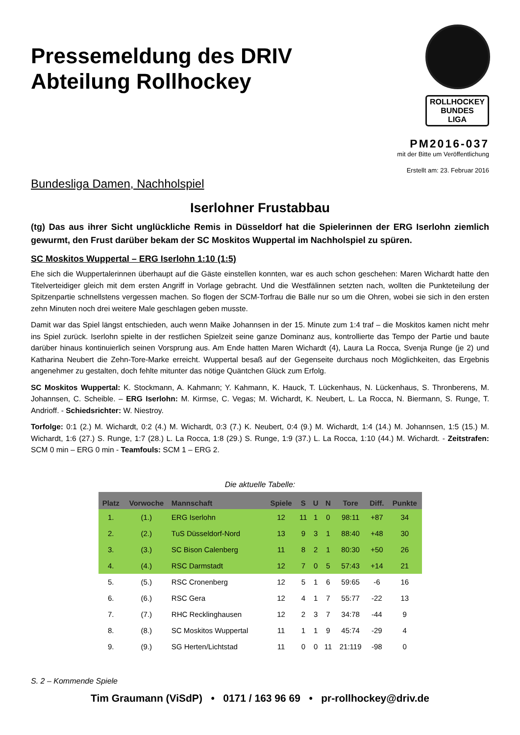Pressemeldung des DRIV
Abteilung Rollhockey
ROLLHOCKEY
BUNDES
LIGA
PM2016-037
mit der Bitte um Veröffentlichung
Erstellt am: 23. Februar 2016
Bundesliga Damen, Nachholspiel
Iserlohner Frustabbau
(tg) Das aus ihrer Sicht unglückliche Remis in Düsseldorf hat die Spielerinnen der ERG Iserlohn ziemlich gewurmt, den Frust darüber bekam der SC Moskitos Wuppertal im Nachholspiel zu spüren.
SC Moskitos Wuppertal – ERG Iserlohn 1:10 (1:5)
Ehe sich die Wuppertalerinnen überhaupt auf die Gäste einstellen konnten, war es auch schon geschehen: Maren Wichardt hatte den Titelverteidiger gleich mit dem ersten Angriff in Vorlage gebracht. Und die Westfälinnen setzten nach, wollten die Punkteteilung der Spitzenpartie schnellstens vergessen machen. So flogen der SCM-Torfrau die Bälle nur so um die Ohren, wobei sie sich in den ersten zehn Minuten noch drei weitere Male geschlagen geben musste.
Damit war das Spiel längst entschieden, auch wenn Maike Johannsen in der 15. Minute zum 1:4 traf – die Moskitos kamen nicht mehr ins Spiel zurück. Iserlohn spielte in der restlichen Spielzeit seine ganze Dominanz aus, kontrollierte das Tempo der Partie und baute darüber hinaus kontinuierlich seinen Vorsprung aus. Am Ende hatten Maren Wichardt (4), Laura La Rocca, Svenja Runge (je 2) und Katharina Neubert die Zehn-Tore-Marke erreicht. Wuppertal besaß auf der Gegenseite durchaus noch Möglichkeiten, das Ergebnis angenehmer zu gestalten, doch fehlte mitunter das nötige Quäntchen Glück zum Erfolg.
SC Moskitos Wuppertal: K. Stockmann, A. Kahmann; Y. Kahmann, K. Hauck, T. Lückenhaus, N. Lückenhaus, S. Thronberens, M. Johannsen, C. Scheible. – ERG Iserlohn: M. Kirmse, C. Vegas; M. Wichardt, K. Neubert, L. La Rocca, N. Biermann, S. Runge, T. Andrioff. - Schiedsrichter: W. Niestroy.
Torfolge: 0:1 (2.) M. Wichardt, 0:2 (4.) M. Wichardt, 0:3 (7.) K. Neubert, 0:4 (9.) M. Wichardt, 1:4 (14.) M. Johannsen, 1:5 (15.) M. Wichardt, 1:6 (27.) S. Runge, 1:7 (28.) L. La Rocca, 1:8 (29.) S. Runge, 1:9 (37.) L. La Rocca, 1:10 (44.) M. Wichardt. - Zeitstrafen: SCM 0 min – ERG 0 min - Teamfouls: SCM 1 – ERG 2.
Die aktuelle Tabelle:
| Platz | Vorwoche | Mannschaft | Spiele | S | U | N | Tore | Diff. | Punkte |
| --- | --- | --- | --- | --- | --- | --- | --- | --- | --- |
| 1. | (1.) | ERG Iserlohn | 12 | 11 | 1 | 0 | 98:11 | +87 | 34 |
| 2. | (2.) | TuS Düsseldorf-Nord | 13 | 9 | 3 | 1 | 88:40 | +48 | 30 |
| 3. | (3.) | SC Bison Calenberg | 11 | 8 | 2 | 1 | 80:30 | +50 | 26 |
| 4. | (4.) | RSC Darmstadt | 12 | 7 | 0 | 5 | 57:43 | +14 | 21 |
| 5. | (5.) | RSC Cronenberg | 12 | 5 | 1 | 6 | 59:65 | -6 | 16 |
| 6. | (6.) | RSC Gera | 12 | 4 | 1 | 7 | 55:77 | -22 | 13 |
| 7. | (7.) | RHC Recklinghausen | 12 | 2 | 3 | 7 | 34:78 | -44 | 9 |
| 8. | (8.) | SC Moskitos Wuppertal | 11 | 1 | 1 | 9 | 45:74 | -29 | 4 |
| 9. | (9.) | SG Herten/Lichtstad | 11 | 0 | 0 | 11 | 21:119 | -98 | 0 |
S. 2 – Kommende Spiele
Tim Graumann (ViSdP) • 0171 / 163 96 69 • pr-rollhockey@driv.de